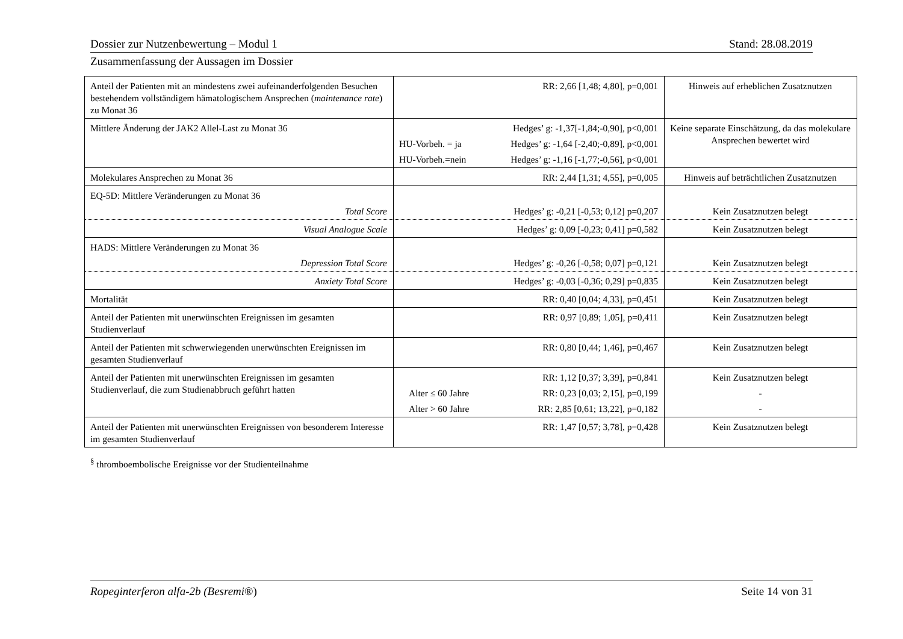Dossier zur Nutzenbewertung – Modul 1 Stand: 28.08.2019
Zusammenfassung der Aussagen im Dossier
| Anteil der Patienten mit an mindestens zwei aufeinanderfolgenden Besuchen bestehendem vollständigem hämatologischem Ansprechen ( maintenance rate ) zu Monat 36 | RR: 2,66 [1,48; 4,80], p=0,001 | Hinweis auf erheblichen Zusatznutzen |
| Mittlere Änderung der JAK2 Allel-Last zu Monat 36 | Hedges’ g: -1,37[-1,84;-0,90], p<0,001 HU-Vorbeh. = ja Hedges’ g: -1,64 [-2,40;-0,89], p<0,001 HU-Vorbeh.=nein Hedges’ g: -1,16 [-1,77;-0,56], p<0,001 | Keine separate Einschätzung, da das molekulare Ansprechen bewertet wird |
| Molekulares Ansprechen zu Monat 36 | RR: 2,44 [1,31; 4,55], p=0,005 | Hinweis auf beträchtlichen Zusatznutzen |
| EQ-5D: Mittlere Veränderungen zu Monat 36 Total Score | Hedges’ g: -0,21 [-0,53; 0,12] p=0,207 | Kein Zusatznutzen belegt |
| Visual Analogue Scale | Hedges’ g: 0,09 [-0,23; 0,41] p=0,582 | Kein Zusatznutzen belegt |
| HADS: Mittlere Veränderungen zu Monat 36 Depression Total Score | Hedges’ g: -0,26 [-0,58; 0,07] p=0,121 | Kein Zusatznutzen belegt |
| Anxiety Total Score | Hedges’ g: -0,03 [-0,36; 0,29] p=0,835 | Kein Zusatznutzen belegt |
| Mortalität | RR: 0,40 [0,04; 4,33], p=0,451 | Kein Zusatznutzen belegt |
| Anteil der Patienten mit unerwünschten Ereignissen im gesamten Studienverlauf | RR: 0,97 [0,89; 1,05], p=0,411 | Kein Zusatznutzen belegt |
| Anteil der Patienten mit schwerwiegenden unerwünschten Ereignissen im gesamten Studienverlauf | RR: 0,80 [0,44; 1,46], p=0,467 | Kein Zusatznutzen belegt |
| Anteil der Patienten mit unerwünschten Ereignissen im gesamten Studienverlauf, die zum Studienabbruch geführt hatten | RR: 1,12 [0,37; 3,39], p=0,841 Alter ≤ 60 Jahre RR: 0,23 [0,03; 2,15], p=0,199 Alter > 60 Jahre RR: 2,85 [0,61; 13,22], p=0,182 | Kein Zusatznutzen belegt - - |
| Anteil der Patienten mit unerwünschten Ereignissen von besonderem Interesse im gesamten Studienverlauf | RR: 1,47 [0,57; 3,78], p=0,428 | Kein Zusatznutzen belegt |
<sup>§</sup> thromboembolische Ereignisse vor der Studienteilnahme
Ropeginterferon alfa-2b (Besremi®) Seite 14 von 31